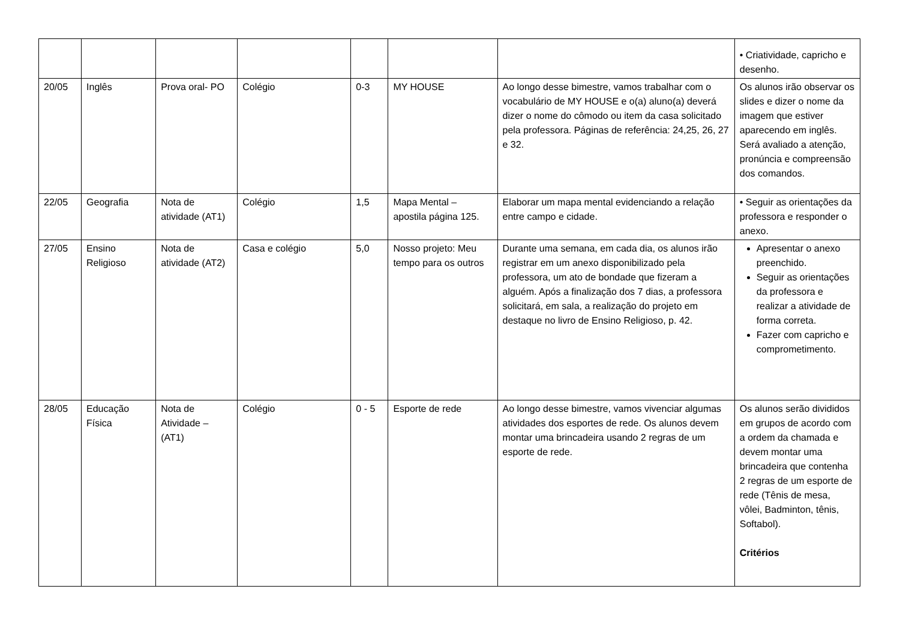| | | | | | | | • Criatividade, capricho e desenho. |
| 20/05 | Inglês | Prova oral- PO | Colégio | 0-3 | MY HOUSE | Ao longo desse bimestre, vamos trabalhar com o vocabulário de MY HOUSE e o(a) aluno(a) deverá dizer o nome do cômodo ou item da casa solicitado pela professora. Páginas de referência: 24,25, 26, 27 e 32. | Os alunos irão observar os slides e dizer o nome da imagem que estiver aparecendo em inglês. Será avaliado a atenção, pronúncia e compreensão dos comandos. |
| 22/05 | Geografia | Nota de atividade (AT1) | Colégio | 1,5 | Mapa Mental – apostila página 125. | Elaborar um mapa mental evidenciando a relação entre campo e cidade. | • Seguir as orientações da professora e responder o anexo. |
| 27/05 | Ensino Religioso | Nota de atividade (AT2) | Casa e colégio | 5,0 | Nosso projeto: Meu tempo para os outros | Durante uma semana, em cada dia, os alunos irão registrar em um anexo disponibilizado pela professora, um ato de bondade que fizeram a alguém. Após a finalização dos 7 dias, a professora solicitará, em sala, a realização do projeto em destaque no livro de Ensino Religioso, p. 42. | Apresentar o anexo preenchido. Seguir as orientações da professora e realizar a atividade de forma correta. Fazer com capricho e comprometimento. |
| 28/05 | Educação Física | Nota de Atividade – (AT1) | Colégio | 0 - 5 | Esporte de rede | Ao longo desse bimestre, vamos vivenciar algumas atividades dos esportes de rede. Os alunos devem montar uma brincadeira usando 2 regras de um esporte de rede. | Os alunos serão divididos em grupos de acordo com a ordem da chamada e devem montar uma brincadeira que contenha 2 regras de um esporte de rede (Tênis de mesa, vôlei, Badminton, tênis, Softabol). Critérios |